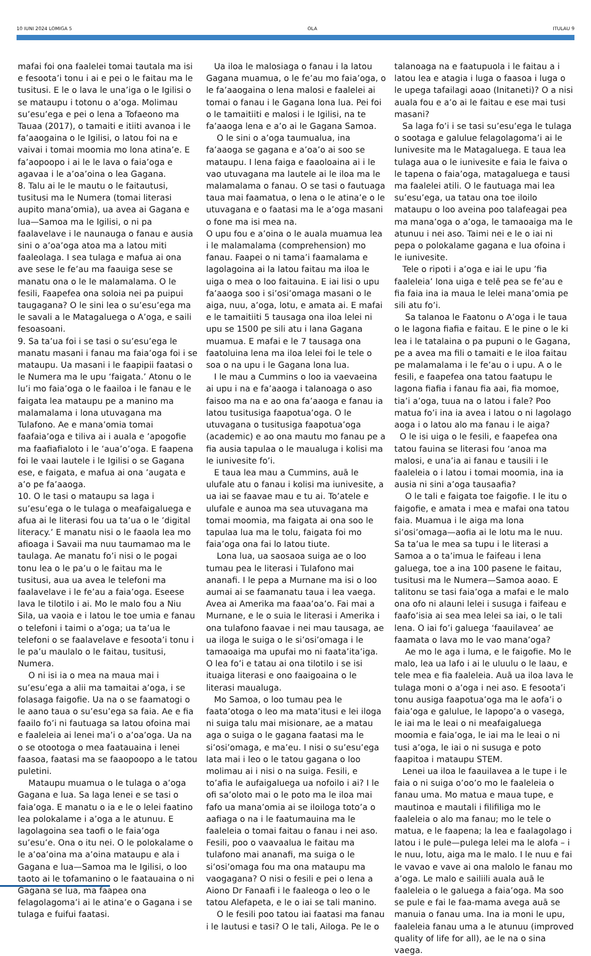10 IUNI 2024 LOMIGA 5 OLA ITULAU 9
mafai foi ona faalelei tomai tautala ma isi e fesoota’i tonu i ai e pei o le faitau ma le tusitusi. E le o lava le una’iga o le Igilisi o se mataupu i totonu o a’oga. Molimau su’esu’ega e pei o lena a Tofaeono ma Tauaa (2017), o tamaiti e itiiti avanoa i le fa’aaogaina o le Igilisi, o latou foi na e vaivai i tomai moomia mo lona atina’e. E fa’aopoopo i ai le le lava o faia’oga e agavaa i le a’oa’oina o lea Gagana.
8. Talu ai le le mautu o le faitautusi, tusitusi ma le Numera (tomai literasi aupito mana’omia), ua avea ai Gagana e lua—Samoa ma le Igilisi, o ni pa faalavelave i le naunauga o fanau e ausia sini o a’oa’oga atoa ma a latou miti faaleolaga. I sea tulaga e mafua ai ona ave sese le fe’au ma faauiga sese se manatu ona o le le malamalama. O le fesili, Faapefea ona soloia nei pa puipui taugagana? O le sini lea o su’esu’ega ma le savali a le Matagaluega o A’oga, e saili fesoasoani.
9. Sa ta’ua foi i se tasi o su’esu’ega le manatu masani i fanau ma faia’oga foi i se mataupu. Ua masani i le faapipii faatasi o le Numera ma le upu ‘faigata.’ Atonu o le lu’i mo faia’oga o le faailoa i le fanau e le faigata lea mataupu pe a manino ma malamalama i lona utuvagana ma Tulafono. Ae e mana’omia tomai faafaia’oga e tiliva ai i auala e ’apogofie ma faafiafialoto i le ‘aua’o’oga. E faapena foi le vaai lautele i le Igilisi o se Gagana ese, e faigata, e mafua ai ona ’augata e a’o pe fa’aaoga.
10. O le tasi o mataupu sa laga i su’esu’ega o le tulaga o meafaigaluega e afua ai le literasi fou ua ta’ua o le ’digital literacy.’ E manatu nisi o le faaola lea mo afioaga i Savaii ma nuu taumamao ma le taulaga. Ae manatu fo’i nisi o le pogai tonu lea o le pa’u o le faitau ma le tusitusi, aua ua avea le telefoni ma faalavelave i le fe’au a faia’oga. Eseese lava le tilotilo i ai. Mo le malo fou a Niu Sila, ua vaoia e i latou le toe umia e fanau o telefoni i taimi o a’oga; ua ta’ua le telefoni o se faalavelave e fesoota’i tonu i le pa’u maulalo o le faitau, tusitusi, Numera.
O ni isi ia o mea na maua mai i su’esu’ega a alii ma tamaitai a’oga, i se folasaga faigofie. Ua na o se faamatogi o le aano taua o su’esu’ega sa faia. Ae e fia faailo fo’i ni fautuaga sa latou ofoina mai e faaleleia ai lenei ma’i o a’oa’oga. Ua na o se otootoga o mea faatauaina i lenei faasoa, faatasi ma se faaopoopo a le tatou puletini.
Mataupu muamua o le tulaga o a’oga Gagana e lua. Sa laga lenei e se tasi o faia’oga. E manatu o ia e le o lelei faatino lea polokalame i a’oga a le atunuu. E lagolagoina sea taofi o le faia’oga su’esu’e. Ona o itu nei. O le polokalame o le a’oa’oina ma a’oina mataupu e ala i Gagana e lua—Samoa ma le Igilisi, o loo taoto ai le tofamanino o le faatauaina o ni Gagana se lua, ma faapea ona felagolagoma’i ai le atina’e o Gagana i se tulaga e fuifui faatasi.
Ua iloa le malosiaga o fanau i la latou Gagana muamua, o le fe’au mo faia’oga, o le fa’aaogaina o lena malosi e faalelei ai tomai o fanau i le Gagana lona lua. Pei foi o le tamaitiiti e malosi i le Igilisi, na te fa’aaoga lena e a’o ai le Gagana Samoa.
O le sini o a’oga taumualua, ina fa’aaoga se gagana e a’oa’o ai soo se mataupu. I lena faiga e faaoloaina ai i le vao utuvagana ma lautele ai le iloa ma le malamalama o fanau. O se tasi o fautuaga taua mai faamatua, o lena o le atina’e o le utuvagana e o faatasi ma le a’oga masani o fone ma isi mea na.
O upu fou e a’oina o le auala muamua lea i le malamalama (comprehension) mo fanau. Faapei o ni tama’i faamalama e lagolagoina ai la latou faitau ma iloa le uiga o mea o loo faitauina. E iai lisi o upu fa’aaoga soo i si’osi’omaga masani o le aiga, nuu, a’oga, lotu, e amata ai. E mafai e le tamaitiiti 5 tausaga ona iloa lelei ni upu se 1500 pe sili atu i lana Gagana muamua. E mafai e le 7 tausaga ona faatoluina lena ma iloa lelei foi le tele o soa o na upu i le Gagana lona lua.
I le mau a Cummins o loo ia vaevaeina ai upu i na e fa’aaoga i talanoaga o aso faisoo ma na e ao ona fa’aaoga e fanau ia latou tusitusiga faapotua’oga. O le utuvagana o tusitusiga faapotua’oga (academic) e ao ona mautu mo fanau pe a fia ausia tapulaa o le maualuga i kolisi ma le iunivesite fo’i.
E taua lea mau a Cummins, auā le ulufale atu o fanau i kolisi ma iunivesite, a ua iai se faavae mau e tu ai. To’atele e ulufale e aunoa ma sea utuvagana ma tomai moomia, ma faigata ai ona soo le tapulaa lua ma le tolu, faigata foi mo faia’oga ona fai lo latou tiute.
Lona lua, ua saosaoa suiga ae o loo tumau pea le literasi i Tulafono mai ananafi. I le pepa a Murnane ma isi o loo aumai ai se faamanatu taua i lea vaega. Avea ai Amerika ma faaa’oa’o. Fai mai a Murnane, e le o suia le literasi i Amerika i ona tulafono faavae i nei mau tausaga, ae ua iloga le suiga o le si’osi’omaga i le tamaoaiga ma upufai mo ni faata’ita’iga. O lea fo’i e tatau ai ona tilotilo i se isi ituaiga literasi e ono faaigoaina o le literasi maualuga.
Mo Samoa, o loo tumau pea le faata’otoga o leo ma mata’itusi e lei iloga ni suiga talu mai misionare, ae a matau aga o suiga o le gagana faatasi ma le si’osi’omaga, e ma’eu. I nisi o su’esu’ega lata mai i leo o le tatou gagana o loo molimau ai i nisi o na suiga. Fesili, e to’afia le aufaigaluega ua nofoilo i ai? I le ofi sa’oloto mai o le poto ma le iloa mai fafo ua mana’omia ai se iloiloga toto’a o aafiaga o na i le faatumauina ma le faaleleia o tomai faitau o fanau i nei aso. Fesili, poo o vaavaalua le faitau ma tulafono mai ananafi, ma suiga o le si’osi’omaga fou ma ona mataupu ma vaogagana? O nisi o fesili e pei o lena a Aiono Dr Fanaafi i le faaleoga o leo o le tatou Alefapeta, e le o iai se tali manino.
O le fesili poo tatou iai faatasi ma fanau i le lautusi e tasi? O le tali, Ailoga. Pe le o
talanoaga na e faatupuola i le faitau a i latou lea e atagia i luga o faasoa i luga o le upega tafailagi aoao (Initaneti)? O a nisi auala fou e a’o ai le faitau e ese mai tusi masani?
Sa laga fo’i i se tasi su’esu’ega le tulaga o sootaga e galulue felagolagoma’i ai le Iunivesite ma le Matagaluega. E taua lea tulaga aua o le iunivesite e faia le faiva o le tapena o faia’oga, matagaluega e tausi ma faalelei atili. O le fautuaga mai lea su’esu’ega, ua tatau ona toe iloilo mataupu o loo aveina poo talafeagai pea ma mana’oga o a’oga, le tamaoaiga ma le atunuu i nei aso. Taimi nei e le o iai ni pepa o polokalame gagana e lua ofoina i le iunivesite.
Tele o ripoti i a’oga e iai le upu ’fia faaleleia’ lona uiga e telē pea se fe’au e fia faia ina ia maua le lelei mana’omia pe sili atu fo’i.
Sa talanoa le Faatonu o A’oga i le taua o le lagona fiafia e faitau. E le pine o le ki lea i le tatalaina o pa pupuni o le Gagana, pe a avea ma fili o tamaiti e le iloa faitau pe malamalama i le fe’au o i upu. A o le fesili, e faapefea ona tatou faatupu le lagona fiafia i fanau fia aai, fia momoe, tia’i a’oga, tuua na o latou i fale? Poo matua fo’i ina ia avea i latou o ni lagolago aoga i o latou alo ma fanau i le aiga?
O le isi uiga o le fesili, e faapefea ona tatou fauina se literasi fou ‘anoa ma malosi, e una’ia ai fanau e tausili i le faaleleia o i latou i tomai moomia, ina ia ausia ni sini a’oga tausaafia?
O le tali e faigata toe faigofie. I le itu o faigofie, e amata i mea e mafai ona tatou faia. Muamua i le aiga ma lona si’osi’omaga—aofia ai le lotu ma le nuu. Sa ta’ua le mea sa tupu i le literasi a Samoa a o ta’imua le faifeau i lena galuega, toe a ina 100 pasene le faitau, tusitusi ma le Numera—Samoa aoao. E talitonu se tasi faia’oga a mafai e le malo ona ofo ni alauni lelei i susuga i faifeau e faafo’isia ai sea mea lelei sa iai, o le tali lena. O iai fo’i galuega ‘faauilavea’ ae faamata o lava mo le vao mana’oga?
Ae mo le aga i luma, e le faigofie. Mo le malo, lea ua lafo i ai le uluulu o le laau, e tele mea e fia faaleleia. Auā ua iloa lava le tulaga moni o a’oga i nei aso. E fesoota’i tonu ausiga faapotua’oga ma le aofa’i o faia’oga e galulue, le lapopo’a o vasega, le iai ma le leai o ni meafaigaluega moomia e faia’oga, le iai ma le leai o ni tusi a’oga, le iai o ni susuga e poto faapitoa i mataupu STEM.
Lenei ua iloa le faauilavea a le tupe i le faia o ni suiga o’oo’o mo le faaleleia o fanau uma. Mo matua e maua tupe, e mautinoa e mautali i filifiliga mo le faaleleia o alo ma fanau; mo le tele o matua, e le faapena; la lea e faalagolago i latou i le pule—pulega lelei ma le alofa – i le nuu, lotu, aiga ma le malo. I le nuu e fai le vavao e vave ai ona malolo le fanau mo a’oga. Le malo e sailiili auala auā le faaleleia o le galuega a faia’oga. Ma soo se pule e fai le faa-mama avega auā se manuia o fanau uma. Ina ia moni le upu, faaleleia fanau uma a le atunuu (improved quality of life for all), ae le na o sina vaega.